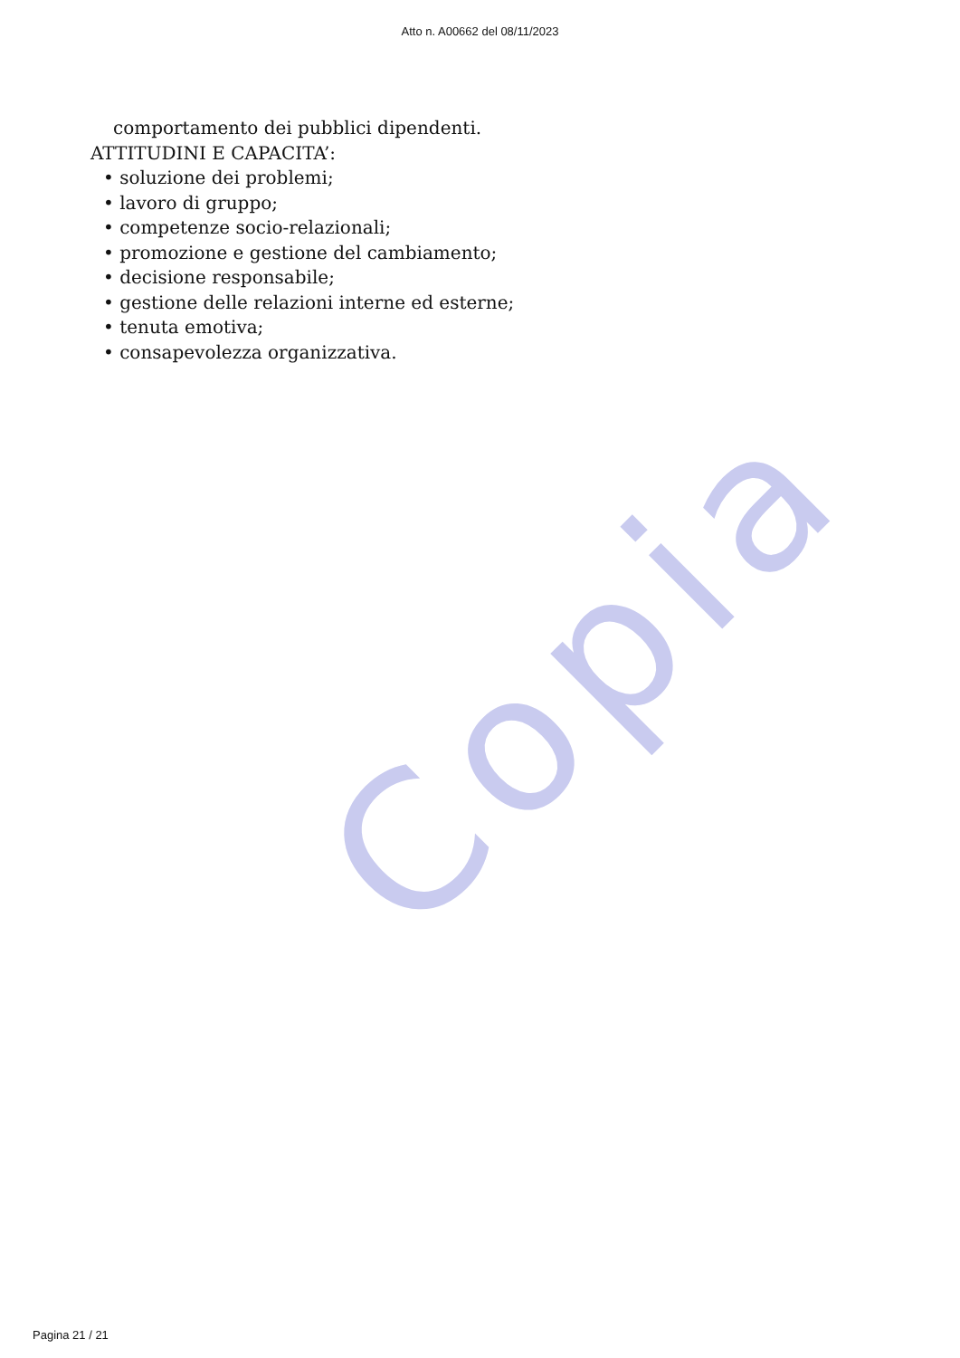Copia
Atto n. A00662 del 08/11/2023
comportamento dei pubblici dipendenti.
ATTITUDINI E CAPACITA’:
• soluzione dei problemi;
• lavoro di gruppo;
• competenze socio-relazionali;
• promozione e gestione del cambiamento;
• decisione responsabile;
• gestione delle relazioni interne ed esterne;
• tenuta emotiva;
• consapevolezza organizzativa.
Pagina 21 / 21